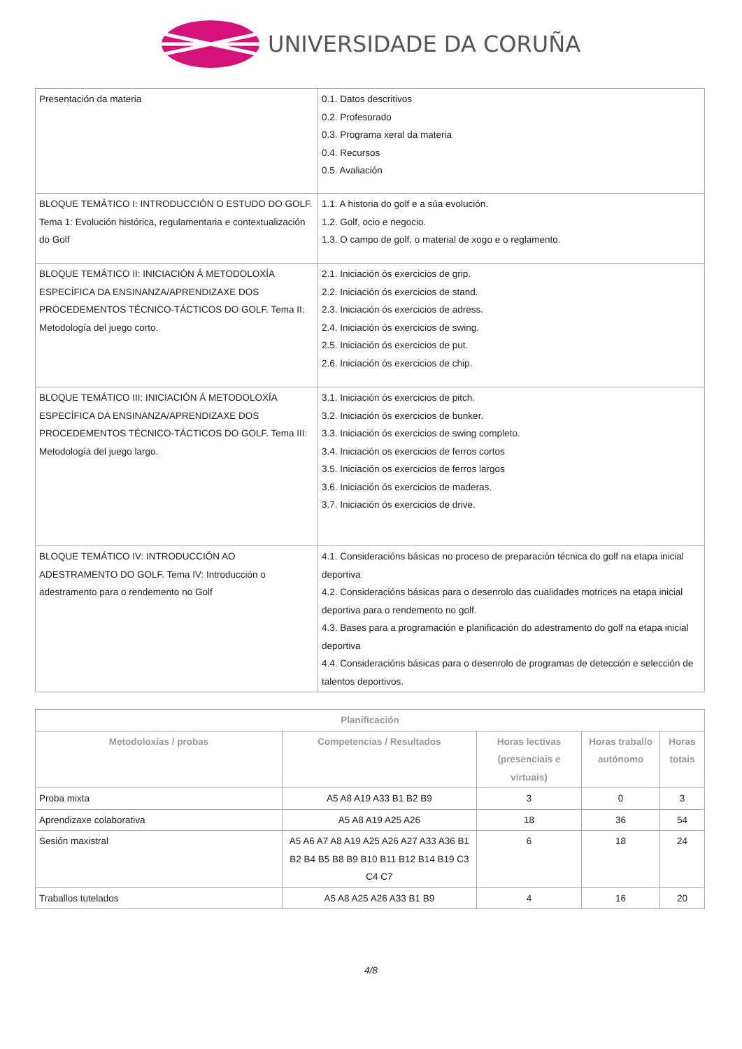UNIVERSIDADE DA CORUÑA
| Presentación da materia | 0.1. Datos descritivos 0.2. Profesorado 0.3. Programa xeral da materia 0.4. Recursos 0.5. Avaliación |
| BLOQUE TEMÁTICO I: INTRODUCCIÓN O ESTUDO DO GOLF. Tema 1: Evolución histórica, regulamentaria e contextualización do Golf | 1.1. A historia do golf e a súa evolución. 1.2. Golf, ocio e negocio. 1.3. O campo de golf, o material de xogo e o reglamento. |
| BLOQUE TEMÁTICO II: INICIACIÓN Á METODOLOXÍA ESPECÍFICA DA ENSINANZA/APRENDIZAXE DOS PROCEDEMENTOS TÉCNICO-TÁCTICOS DO GOLF. Tema II: Metodología del juego corto. | 2.1. Iniciación ós exercicios de grip. 2.2. Iniciación ós exercicios de stand. 2.3. Iniciación ós exercicios de adress. 2.4. Iniciación ós exercicios de swing. 2.5. Iniciación ós exercicios de put. 2.6. Iniciación ós exercicios de chip. |
| BLOQUE TEMÁTICO III: INICIACIÓN Á METODOLOXÍA ESPECÍFICA DA ENSINANZA/APRENDIZAXE DOS PROCEDEMENTOS TÉCNICO-TÁCTICOS DO GOLF. Tema III: Metodología del juego largo. | 3.1. Iniciación ós exercicios de pitch. 3.2. Iniciación ós exercicios de bunker. 3.3. Iniciación ós exercicios de swing completo. 3.4. Iniciación os exercicios de ferros cortos 3.5. Iniciación os exercicios de ferros largos 3.6. Iniciación ós exercicios de maderas. 3.7. Iniciación ós exercicios de drive. |
| BLOQUE TEMÁTICO IV: INTRODUCCIÓN AO ADESTRAMENTO DO GOLF. Tema IV: Introducción o adestramento para o rendemento no Golf | 4.1. Consideracións básicas no proceso de preparación técnica do golf na etapa inicial deportiva 4.2. Consideracións básicas para o desenrolo das cualidades motrices na etapa inicial deportiva para o rendemento no golf. 4.3. Bases para a programación e planificación do adestramento do golf na etapa inicial deportiva 4.4. Consideracións básicas para o desenrolo de programas de detección e selección de talentos deportivos. |
| Planificación | | | | |
| --- | --- | --- | --- | --- |
| Metodoloxías / probas | Competencias / Resultados | Horas lectivas (presenciais e virtuais) | Horas traballo autónomo | Horas totais |
| Proba mixta | A5 A8 A19 A33 B1 B2 B9 | 3 | 0 | 3 |
| Aprendizaxe colaborativa | A5 A8 A19 A25 A26 | 18 | 36 | 54 |
| Sesión maxistral | A5 A6 A7 A8 A19 A25 A26 A27 A33 A36 B1 B2 B4 B5 B8 B9 B10 B11 B12 B14 B19 C3 C4 C7 | 6 | 18 | 24 |
| Traballos tutelados | A5 A8 A25 A26 A33 B1 B9 | 4 | 16 | 20 |
4/8